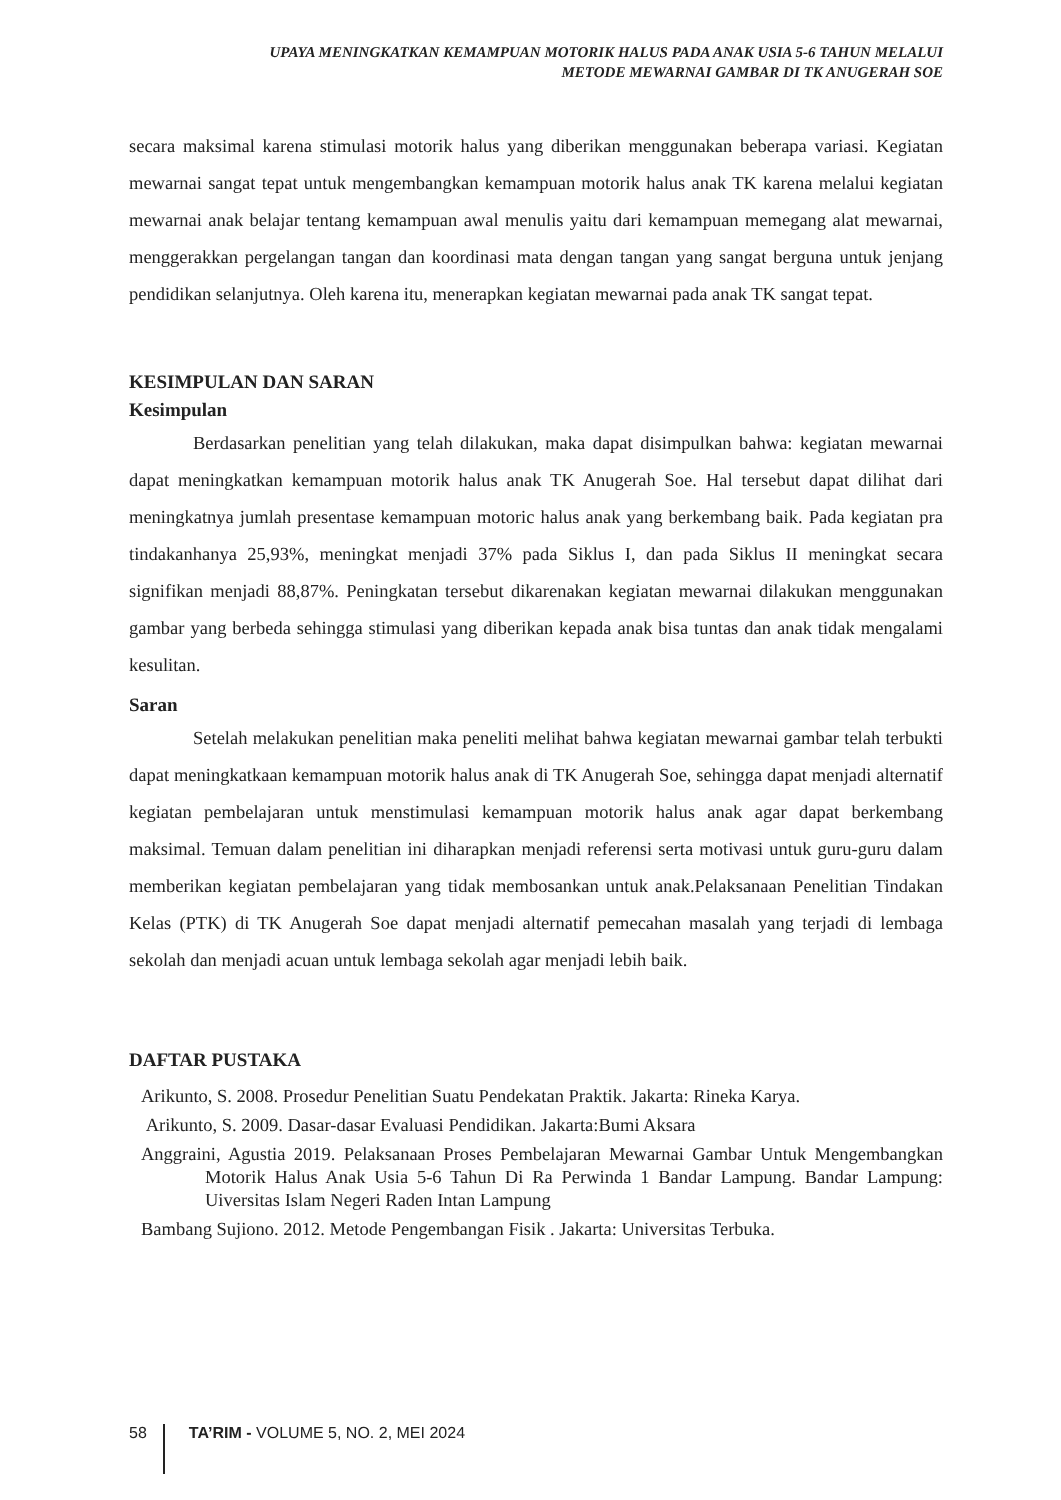UPAYA MENINGKATKAN KEMAMPUAN MOTORIK HALUS PADA ANAK USIA 5-6 TAHUN MELALUI
METODE MEWARNAI GAMBAR DI TK ANUGERAH SOE
secara maksimal karena stimulasi motorik halus yang diberikan menggunakan beberapa variasi. Kegiatan mewarnai sangat tepat untuk mengembangkan kemampuan motorik halus anak TK karena melalui kegiatan mewarnai anak belajar tentang kemampuan awal menulis yaitu dari kemampuan memegang alat mewarnai, menggerakkan pergelangan tangan dan koordinasi mata dengan tangan yang sangat berguna untuk jenjang pendidikan selanjutnya. Oleh karena itu, menerapkan kegiatan mewarnai pada anak TK sangat tepat.
KESIMPULAN DAN SARAN
Kesimpulan
Berdasarkan penelitian yang telah dilakukan, maka dapat disimpulkan bahwa: kegiatan mewarnai dapat meningkatkan kemampuan motorik halus anak TK Anugerah Soe. Hal tersebut dapat dilihat dari meningkatnya jumlah presentase kemampuan motoric halus anak yang berkembang baik. Pada kegiatan pra tindakanhanya 25,93%, meningkat menjadi 37% pada Siklus I, dan pada Siklus II meningkat secara signifikan menjadi 88,87%. Peningkatan tersebut dikarenakan kegiatan mewarnai dilakukan menggunakan gambar yang berbeda sehingga stimulasi yang diberikan kepada anak bisa tuntas dan anak tidak mengalami kesulitan.
Saran
Setelah melakukan penelitian maka peneliti melihat bahwa kegiatan mewarnai gambar telah terbukti dapat meningkatkaan kemampuan motorik halus anak di TK Anugerah Soe, sehingga dapat menjadi alternatif kegiatan pembelajaran untuk menstimulasi kemampuan motorik halus anak agar dapat berkembang maksimal. Temuan dalam penelitian ini diharapkan menjadi referensi serta motivasi untuk guru-guru dalam memberikan kegiatan pembelajaran yang tidak membosankan untuk anak.Pelaksanaan Penelitian Tindakan Kelas (PTK) di TK Anugerah Soe dapat menjadi alternatif pemecahan masalah yang terjadi di lembaga sekolah dan menjadi acuan untuk lembaga sekolah agar menjadi lebih baik.
DAFTAR PUSTAKA
Arikunto, S. 2008. Prosedur Penelitian Suatu Pendekatan Praktik. Jakarta: Rineka Karya.
Arikunto, S. 2009. Dasar-dasar Evaluasi Pendidikan. Jakarta:Bumi Aksara
Anggraini, Agustia 2019. Pelaksanaan Proses Pembelajaran Mewarnai Gambar Untuk Mengembangkan Motorik Halus Anak Usia 5-6 Tahun Di Ra Perwinda 1 Bandar Lampung. Bandar Lampung: Uiversitas Islam Negeri Raden Intan Lampung
Bambang Sujiono. 2012. Metode Pengembangan Fisik . Jakarta: Universitas Terbuka.
58 TA’RIM - VOLUME 5, NO. 2, MEI 2024